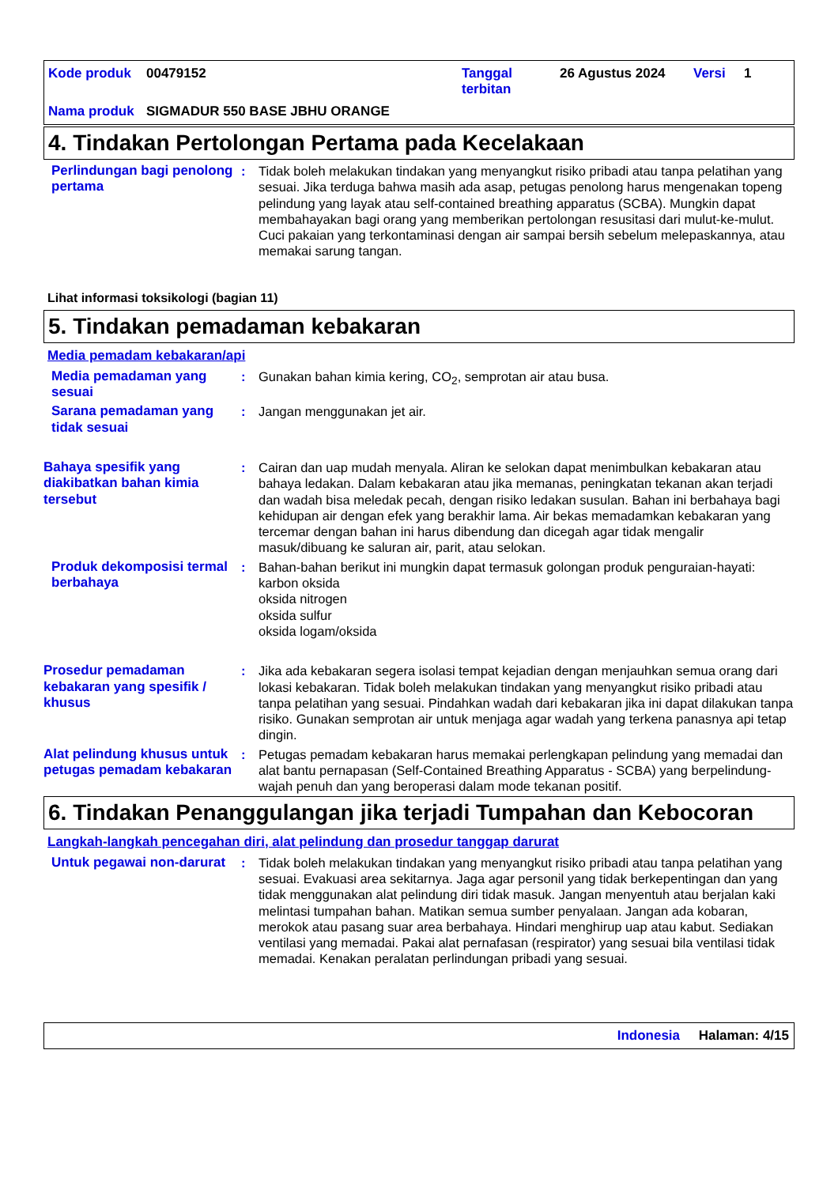| Kode produk | 00479152 | Tanggal terbitan | 26 Agustus 2024 | Versi | 1 |
| Nama produk | SIGMADUR 550 BASE JBHU ORANGE | | | | |
4. Tindakan Pertolongan Pertama pada Kecelakaan
Perlindungan bagi penolong pertama
: Tidak boleh melakukan tindakan yang menyangkut risiko pribadi atau tanpa pelatihan yang sesuai. Jika terduga bahwa masih ada asap, petugas penolong harus mengenakan topeng pelindung yang layak atau self-contained breathing apparatus (SCBA). Mungkin dapat membahayakan bagi orang yang memberikan pertolongan resusitasi dari mulut-ke-mulut. Cuci pakaian yang terkontaminasi dengan air sampai bersih sebelum melepaskannya, atau memakai sarung tangan.
Lihat informasi toksikologi (bagian 11)
5. Tindakan pemadaman kebakaran
Media pemadam kebakaran/api
Media pemadaman yang sesuai
: Gunakan bahan kimia kering, CO<sub>2</sub>, semprotan air atau busa.
Sarana pemadaman yang tidak sesuai
: Jangan menggunakan jet air.
Bahaya spesifik yang diakibatkan bahan kimia tersebut
: Cairan dan uap mudah menyala. Aliran ke selokan dapat menimbulkan kebakaran atau bahaya ledakan. Dalam kebakaran atau jika memanas, peningkatan tekanan akan terjadi dan wadah bisa meledak pecah, dengan risiko ledakan susulan. Bahan ini berbahaya bagi kehidupan air dengan efek yang berakhir lama. Air bekas memadamkan kebakaran yang tercemar dengan bahan ini harus dibendung dan dicegah agar tidak mengalir masuk/dibuang ke saluran air, parit, atau selokan.
Produk dekomposisi termal berbahaya
: Bahan-bahan berikut ini mungkin dapat termasuk golongan produk penguraian-hayati:
karbon oksida
oksida nitrogen
oksida sulfur
oksida logam/oksida
Prosedur pemadaman kebakaran yang spesifik / khusus
: Jika ada kebakaran segera isolasi tempat kejadian dengan menjauhkan semua orang dari lokasi kebakaran. Tidak boleh melakukan tindakan yang menyangkut risiko pribadi atau tanpa pelatihan yang sesuai. Pindahkan wadah dari kebakaran jika ini dapat dilakukan tanpa risiko. Gunakan semprotan air untuk menjaga agar wadah yang terkena panasnya api tetap dingin.
Alat pelindung khusus untuk petugas pemadam kebakaran
: Petugas pemadam kebakaran harus memakai perlengkapan pelindung yang memadai dan alat bantu pernapasan (Self-Contained Breathing Apparatus - SCBA) yang berpelindung-wajah penuh dan yang beroperasi dalam mode tekanan positif.
6. Tindakan Penanggulangan jika terjadi Tumpahan dan Kebocoran
Langkah-langkah pencegahan diri, alat pelindung dan prosedur tanggap darurat
Untuk pegawai non-darurat
: Tidak boleh melakukan tindakan yang menyangkut risiko pribadi atau tanpa pelatihan yang sesuai. Evakuasi area sekitarnya. Jaga agar personil yang tidak berkepentingan dan yang tidak menggunakan alat pelindung diri tidak masuk. Jangan menyentuh atau berjalan kaki melintasi tumpahan bahan. Matikan semua sumber penyalaan. Jangan ada kobaran, merokok atau pasang suar area berbahaya. Hindari menghirup uap atau kabut. Sediakan ventilasi yang memadai. Pakai alat pernafasan (respirator) yang sesuai bila ventilasi tidak memadai. Kenakan peralatan perlindungan pribadi yang sesuai.
Indonesia Halaman: 4/15